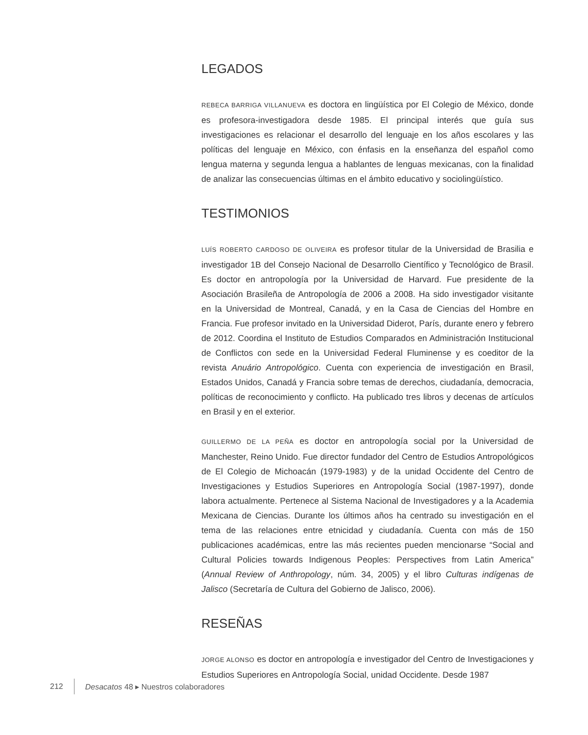LEGADOS
REBECA BARRIGA VILLANUEVA es doctora en lingüística por El Colegio de México, donde es profesora-investigadora desde 1985. El principal interés que guía sus investigaciones es relacionar el desarrollo del lenguaje en los años escolares y las políticas del lenguaje en México, con énfasis en la enseñanza del español como lengua materna y segunda lengua a hablantes de lenguas mexicanas, con la finalidad de analizar las consecuencias últimas en el ámbito educativo y sociolingüístico.
TESTIMONIOS
LUÍS ROBERTO CARDOSO DE OLIVEIRA es profesor titular de la Universidad de Brasilia e investigador 1B del Consejo Nacional de Desarrollo Científico y Tecnológico de Brasil. Es doctor en antropología por la Universidad de Harvard. Fue presidente de la Asociación Brasileña de Antropología de 2006 a 2008. Ha sido investigador visitante en la Universidad de Montreal, Canadá, y en la Casa de Ciencias del Hombre en Francia. Fue profesor invitado en la Universidad Diderot, París, durante enero y febrero de 2012. Coordina el Instituto de Estudios Comparados en Administración Institucional de Conflictos con sede en la Universidad Federal Fluminense y es coeditor de la revista Anuário Antropológico. Cuenta con experiencia de investigación en Brasil, Estados Unidos, Canadá y Francia sobre temas de derechos, ciudadanía, democracia, políticas de reconocimiento y conflicto. Ha publicado tres libros y decenas de artículos en Brasil y en el exterior.
GUILLERMO DE LA PEÑA es doctor en antropología social por la Universidad de Manchester, Reino Unido. Fue director fundador del Centro de Estudios Antropológicos de El Colegio de Michoacán (1979-1983) y de la unidad Occidente del Centro de Investigaciones y Estudios Superiores en Antropología Social (1987-1997), donde labora actualmente. Pertenece al Sistema Nacional de Investigadores y a la Academia Mexicana de Ciencias. Durante los últimos años ha centrado su investigación en el tema de las relaciones entre etnicidad y ciudadanía. Cuenta con más de 150 publicaciones académicas, entre las más recientes pueden mencionarse “Social and Cultural Policies towards Indigenous Peoples: Perspectives from Latin America” (Annual Review of Anthropology, núm. 34, 2005) y el libro Culturas indígenas de Jalisco (Secretaría de Cultura del Gobierno de Jalisco, 2006).
RESEÑAS
JORGE ALONSO es doctor en antropología e investigador del Centro de Investigaciones y Estudios Superiores en Antropología Social, unidad Occidente. Desde 1987
212 Desacatos 48 ▸ Nuestros colaboradores